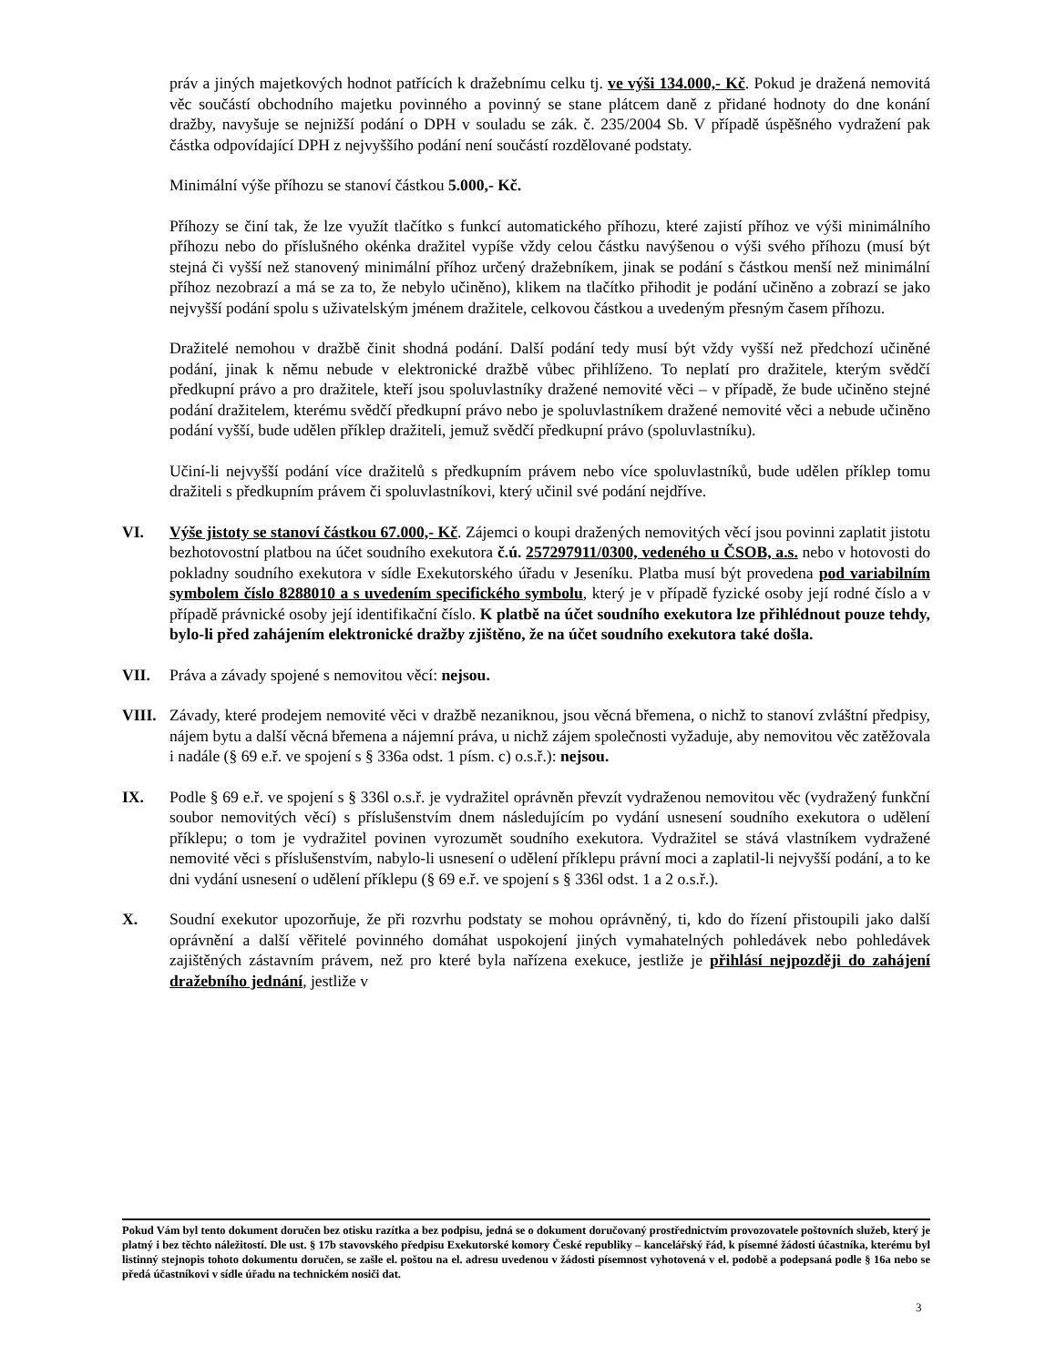práv a jiných majetkových hodnot patřících k dražebnímu celku tj. ve výši 134.000,- Kč. Pokud je dražená nemovitá věc součástí obchodního majetku povinného a povinný se stane plátcem daně z přidané hodnoty do dne konání dražby, navyšuje se nejnižší podání o DPH v souladu se zák. č. 235/2004 Sb. V případě úspěšného vydražení pak částka odpovídající DPH z nejvyššího podání není součástí rozdělované podstaty.
Minimální výše příhozu se stanoví částkou 5.000,- Kč.
Příhozy se činí tak, že lze využít tlačítko s funkcí automatického příhozu, které zajistí příhoz ve výši minimálního příhozu nebo do příslušného okénka dražitel vypíše vždy celou částku navýšenou o výši svého příhozu (musí být stejná či vyšší než stanovený minimální příhoz určený dražebníkem, jinak se podání s částkou menší než minimální příhoz nezobrazí a má se za to, že nebylo učiněno), klikem na tlačítko přihodit je podání učiněno a zobrazí se jako nejvyšší podání spolu s uživatelským jménem dražitele, celkovou částkou a uvedeným přesným časem příhozu.
Dražitelé nemohou v dražbě činit shodná podání. Další podání tedy musí být vždy vyšší než předchozí učiněné podání, jinak k němu nebude v elektronické dražbě vůbec přihlíženo. To neplatí pro dražitele, kterým svědčí předkupní právo a pro dražitele, kteří jsou spoluvlastníky dražené nemovité věci – v případě, že bude učiněno stejné podání dražitelem, kterému svědčí předkupní právo nebo je spoluvlastníkem dražené nemovité věci a nebude učiněno podání vyšší, bude udělen příklep dražiteli, jemuž svědčí předkupní právo (spoluvlastníku).
Učiní-li nejvyšší podání více dražitelů s předkupním právem nebo více spoluvlastníků, bude udělen příklep tomu dražiteli s předkupním právem či spoluvlastníkovi, který učinil své podání nejdříve.
VI. Výše jistoty se stanoví částkou 67.000,- Kč. Zájemci o koupi dražených nemovitých věcí jsou povinni zaplatit jistotu bezhotovostní platbou na účet soudního exekutora č.ú. 257297911/0300, vedeného u ČSOB, a.s. nebo v hotovosti do pokladny soudního exekutora v sídle Exekutorského úřadu v Jeseníku. Platba musí být provedena pod variabilním symbolem číslo 8288010 a s uvedením specifického symbolu, který je v případě fyzické osoby její rodné číslo a v případě právnické osoby její identifikační číslo. K platbě na účet soudního exekutora lze přihlédnout pouze tehdy, bylo-li před zahájením elektronické dražby zjištěno, že na účet soudního exekutora také došla.
VII. Práva a závady spojené s nemovitou věcí: nejsou.
VIII.
Závady, které prodejem nemovité věci v dražbě nezaniknou, jsou věcná břemena, o nichž to stanoví zvláštní předpisy, nájem bytu a další věcná břemena a nájemní práva, u nichž zájem společnosti vyžaduje, aby nemovitou věc zatěžovala i nadále (§ 69 e.ř. ve spojení s § 336a odst. 1 písm. c) o.s.ř.): nejsou.
IX. Podle § 69 e.ř. ve spojení s § 336l o.s.ř. je vydražitel oprávněn převzít vydraženou nemovitou věc (vydražený funkční soubor nemovitých věcí) s příslušenstvím dnem následujícím po vydání usnesení soudního exekutora o udělení příklepu; o tom je vydražitel povinen vyrozumět soudního exekutora. Vydražitel se stává vlastníkem vydražené nemovité věci s příslušenstvím, nabylo-li usnesení o udělení příklepu právní moci a zaplatil-li nejvyšší podání, a to ke dni vydání usnesení o udělení příklepu (§ 69 e.ř. ve spojení s § 336l odst. 1 a 2 o.s.ř.).
X. Soudní exekutor upozorňuje, že při rozvrhu podstaty se mohou oprávněný, ti, kdo do řízení přistoupili jako další oprávnění a další věřitelé povinného domáhat uspokojení jiných vymahatelných pohledávek nebo pohledávek zajištěných zástavním právem, než pro které byla nařízena exekuce, jestliže je přihlásí nejpozději do zahájení dražebního jednání, jestliže v
Pokud Vám byl tento dokument doručen bez otisku razítka a bez podpisu, jedná se o dokument doručovaný prostřednictvím provozovatele poštovních služeb, který je platný i bez těchto náležitostí. Dle ust. § 17b stavovského předpisu Exekutorské komory České republiky – kancelářský řád, k písemné žádosti účastníka, kterému byl listinný stejnopis tohoto dokumentu doručen, se zašle el. poštou na el. adresu uvedenou v žádosti písemnost vyhotovená v el. podobě a podepsaná podle § 16a nebo se předá účastníkovi v sídle úřadu na technickém nosiči dat.
3